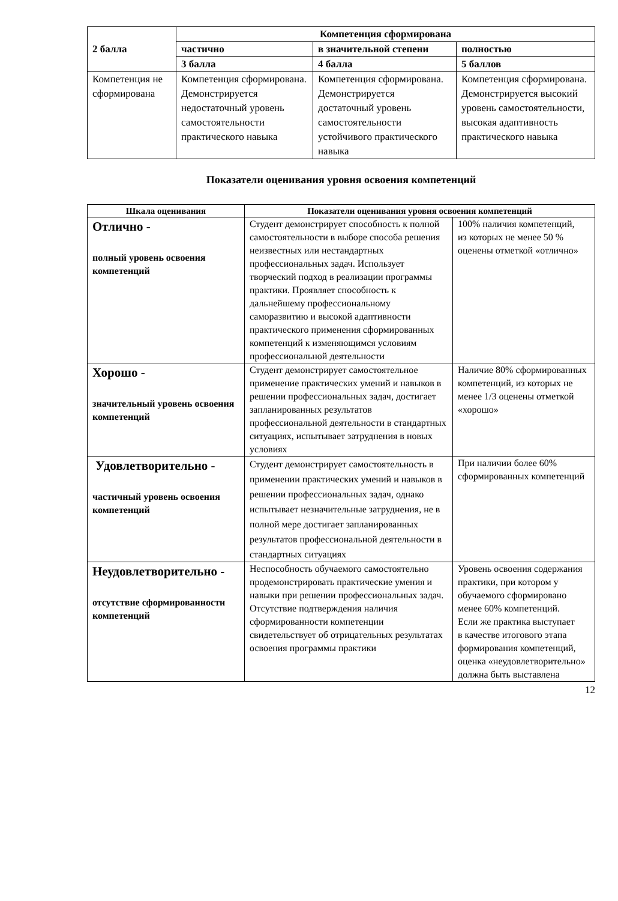| 2 балла | Компетенция сформирована | | |
| --- | --- | --- | --- |
| | частично | в значительной степени | полностью |
| | 3 балла | 4 балла | 5 баллов |
| Компетенция не сформирована | Компетенция сформирована. Демонстрируется недостаточный уровень самостоятельности практического навыка | Компетенция сформирована. Демонстрируется достаточный уровень самостоятельности устойчивого практического навыка | Компетенция сформирована. Демонстрируется высокий уровень самостоятельности, высокая адаптивность практического навыка |
Показатели оценивания уровня освоения компетенций
| Шкала оценивания | Показатели оценивания уровня освоения компетенций | |
| --- | --- | --- |
| Отлично - полный уровень освоения компетенций | Студент демонстрирует способность к полной самостоятельности в выборе способа решения неизвестных или нестандартных профессиональных задач. Использует творческий подход в реализации программы практики. Проявляет способность к дальнейшему профессиональному саморазвитию и высокой адаптивности практического применения сформированных компетенций к изменяющимся условиям профессиональной деятельности | 100% наличия компетенций, из которых не менее 50 % оценены отметкой «отлично» |
| Хорошо - значительный уровень освоения компетенций | Студент демонстрирует самостоятельное применение практических умений и навыков в решении профессиональных задач, достигает запланированных результатов профессиональной деятельности в стандартных ситуациях, испытывает затруднения в новых условиях | Наличие 80% сформированных компетенций, из которых не менее 1/3 оценены отметкой «хорошо» |
| Удовлетворительно - частичный уровень освоения компетенций | Студент демонстрирует самостоятельность в применении практических умений и навыков в решении профессиональных задач, однако испытывает незначительные затруднения, не в полной мере достигает запланированных результатов профессиональной деятельности в стандартных ситуациях | При наличии более 60% сформированных компетенций |
| Неудовлетворительно - отсутствие сформированности компетенций | Неспособность обучаемого самостоятельно продемонстрировать практические умения и навыки при решении профессиональных задач. Отсутствие подтверждения наличия сформированности компетенции свидетельствует об отрицательных результатах освоения программы практики | Уровень освоения содержания практики, при котором у обучаемого сформировано менее 60% компетенций. Если же практика выступает в качестве итогового этапа формирования компетенций, оценка «неудовлетворительно» должна быть выставлена |
12